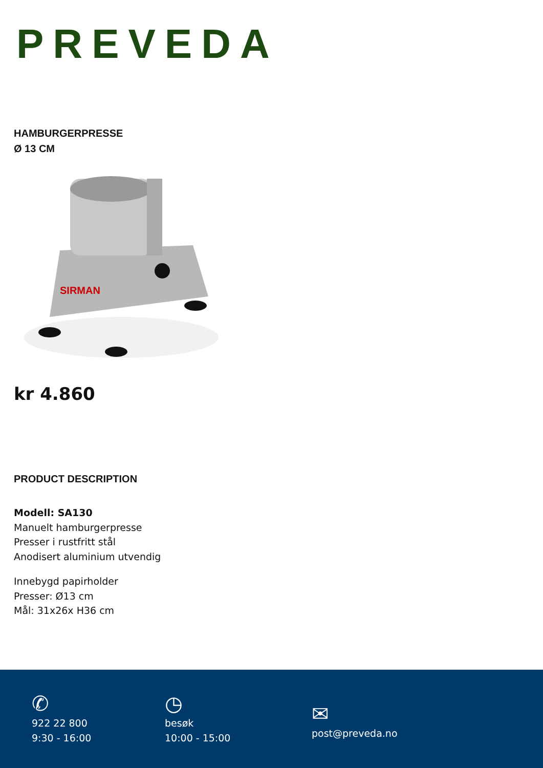PREVEDA
HAMBURGERPRESSE
Ø 13 CM
SIRMAN
kr 4.860
PRODUCT DESCRIPTION
Modell: SA130
Manuelt hamburgerpresse
Presser i rustfritt stål
Anodisert aluminium utvendig
Innebygd papirholder
Presser: Ø13 cm
Mål: 31x26x H36 cm
✆
922 22 800
9:30 - 16:00
◷
besøk
10:00 - 15:00
✉
post@preveda.no